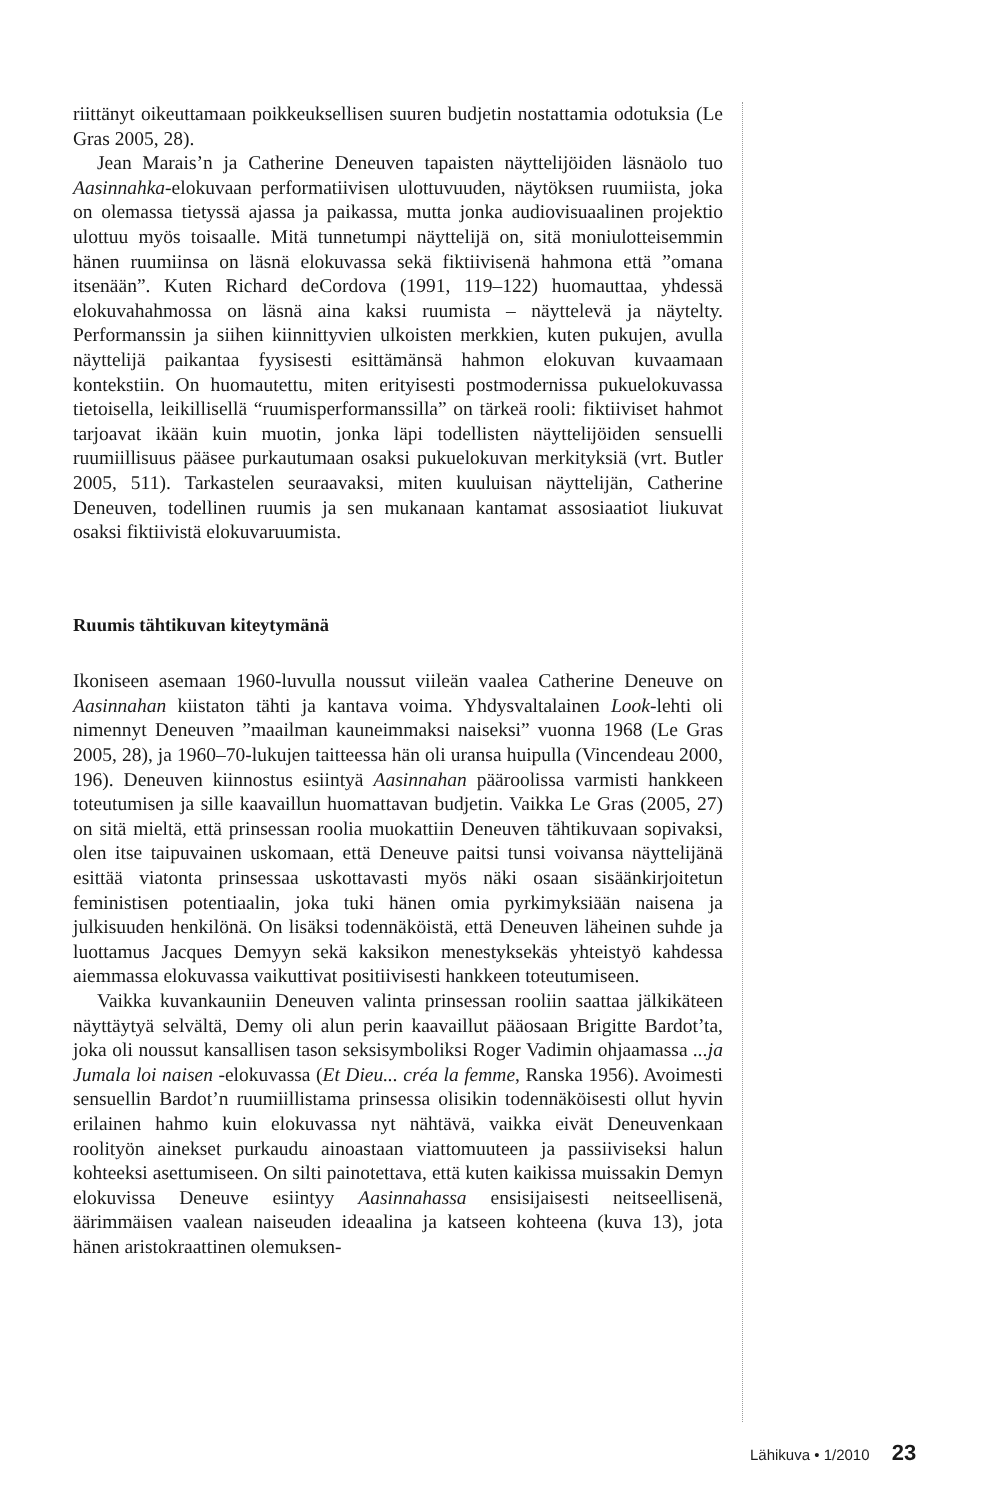riittänyt oikeuttamaan poikkeuksellisen suuren budjetin nostattamia odotuksia (Le Gras 2005, 28).
Jean Marais’n ja Catherine Deneuven tapaisten näyttelijöiden läsnäolo tuo Aasinnahka-elokuvaan performatiivisen ulottuvuuden, näytöksen ruumiista, joka on olemassa tietyssä ajassa ja paikassa, mutta jonka audiovisuaalinen projektio ulottuu myös toisaalle. Mitä tunnetumpi näyttelijä on, sitä moniulotteisemmin hänen ruumiinsa on läsnä elokuvassa sekä fiktiivisenä hahmona että ”omana itsenään”. Kuten Richard deCordova (1991, 119–122) huomauttaa, yhdessä elokuvahahmossa on läsnä aina kaksi ruumista – näyttelevä ja näytelty. Performanssin ja siihen kiinnittyvien ulkoisten merkkien, kuten pukujen, avulla näyttelijä paikantaa fyysisesti esittämänsä hahmon elokuvan kuvaamaan kontekstiin. On huomautettu, miten erityisesti postmodernissa pukuelokuvassa tietoisella, leikillisellä “ruumisperformanssilla” on tärkeä rooli: fiktiiviset hahmot tarjoavat ikään kuin muotin, jonka läpi todellisten näyttelijöiden sensuelli ruumiillisuus pääsee purkautumaan osaksi pukuelokuvan merkityksiä (vrt. Butler 2005, 511). Tarkastelen seuraavaksi, miten kuuluisan näyttelijän, Catherine Deneuven, todellinen ruumis ja sen mukanaan kantamat assosiaatiot liukuvat osaksi fiktiivistä elokuvaruumista.
Ruumis tähtikuvan kiteytymänä
Ikoniseen asemaan 1960-luvulla noussut viileän vaalea Catherine Deneuve on Aasinnahan kiistaton tähti ja kantava voima. Yhdysvaltalainen Look-lehti oli nimennyt Deneuven ”maailman kauneimmaksi naiseksi” vuonna 1968 (Le Gras 2005, 28), ja 1960–70-lukujen taitteessa hän oli uransa huipulla (Vincendeau 2000, 196). Deneuven kiinnostus esiintyä Aasinnahan pääroolissa varmisti hankkeen toteutumisen ja sille kaavaillun huomattavan budjetin. Vaikka Le Gras (2005, 27) on sitä mieltä, että prinsessan roolia muokattiin Deneuven tähtikuvaan sopivaksi, olen itse taipuvainen uskomaan, että Deneuve paitsi tunsi voivansa näyttelijänä esittää viatonta prinsessaa uskottavasti myös näki osaan sisäänkirjoitetun feministisen potentiaalin, joka tuki hänen omia pyrkimyksiään naisena ja julkisuuden henkilönä. On lisäksi todennäköistä, että Deneuven läheinen suhde ja luottamus Jacques Demyyn sekä kaksikon menestyksekäs yhteistyö kahdessa aiemmassa elokuvassa vaikuttivat positiivisesti hankkeen toteutumiseen.
Vaikka kuvankauniin Deneuven valinta prinsessan rooliin saattaa jälkikäteen näyttäytyä selvältä, Demy oli alun perin kaavaillut pääosaan Brigitte Bardot’ta, joka oli noussut kansallisen tason seksisymboliksi Roger Vadimin ohjaamassa ...ja Jumala loi naisen -elokuvassa (Et Dieu... créa la femme, Ranska 1956). Avoimesti sensuellin Bardot’n ruumiillistama prinsessa olisikin todennäköisesti ollut hyvin erilainen hahmo kuin elokuvassa nyt nähtävä, vaikka eivät Deneuvenkaan roolityön ainekset purkaudu ainoastaan viattomuuteen ja passiiviseksi halun kohteeksi asettumiseen. On silti painotettava, että kuten kaikissa muissakin Demyn elokuvissa Deneuve esiintyy Aasinnahassa ensisijaisesti neitseellisenä, äärimmäisen vaalean naiseuden ideaalina ja katseen kohteena (kuva 13), jota hänen aristokraattinen olemuksen-
Lähikuva • 1/2010 23